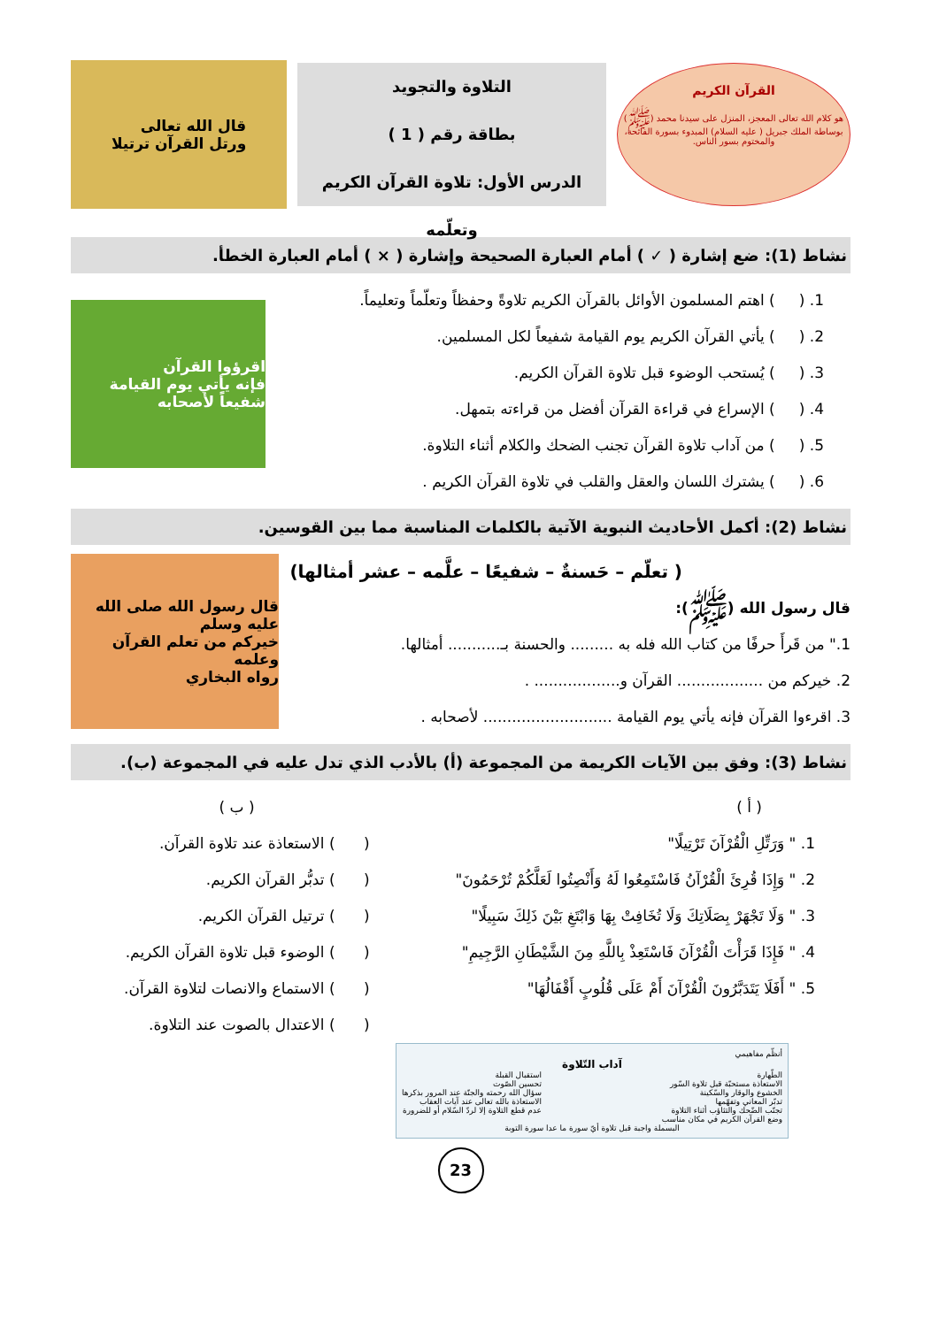القرآن الكريم
هو كلام الله تعالى المعجز، المنزل على سيدنا محمد (ﷺ) بوساطة الملك جبريل ( عليه السلام) المبدوء بسورة الفاتحة، والمختوم بسور الناس.
التلاوة والتجويد
بطاقة رقم ( 1 )
الدرس الأول: تلاوة القرآن الكريم وتعلّمه
قال الله تعالى
ورتل القرآن ترتيلا
نشاط (1): ضع إشارة ( ✓ ) أمام العبارة الصحيحة وإشارة ( × ) أمام العبارة الخطأ.
1. ( ) اهتم المسلمون الأوائل بالقرآن الكريم تلاوةً وحفظاً وتعلّماً وتعليماً.
2. ( ) يأتي القرآن الكريم يوم القيامة شفيعاً لكل المسلمين.
3. ( ) يُستحب الوضوء قبل تلاوة القرآن الكريم.
4. ( ) الإسراع في قراءة القرآن أفضل من قراءته بتمهل.
5. ( ) من آداب تلاوة القرآن تجنب الضحك والكلام أثناء التلاوة.
6. ( ) يشترك اللسان والعقل والقلب في تلاوة القرآن الكريم .
اقرؤوا القرآن
فإنه يأتي يوم القيامة شفيعاً لأصحابه
نشاط (2): أكمل الأحاديث النبوية الآتية بالكلمات المناسبة مما بين القوسين.
( تعلّم – حَسنةٌ – شفيعًا – علَّمه – عشر أمثالها)
قال رسول الله (ﷺ):
1." من قَرأَ حرفًا من كتاب الله فله به ......... والحسنة بـ........... أمثالها.
2. خيركم من .................. القرآن و.................. .
3. اقرءوا القرآن فإنه يأتي يوم القيامة ........................... لأصحابه .
قال رسول الله صلى الله عليه وسلم
خيركم من تعلم القرآن وعلمه
رواه البخاري
نشاط (3): وفق بين الآيات الكريمة من المجموعة (أ) بالأدب الذي تدل عليه في المجموعة (ب).
( أ )
1. " وَرَتِّلِ الْقُرْآنَ تَرْتِيلًا"
2. " وَإِذَا قُرِئَ الْقُرْآنُ فَاسْتَمِعُوا لَهُ وَأَنْصِتُوا لَعَلَّكُمْ تُرْحَمُونَ"
3. " وَلَا تَجْهَرْ بِصَلَاتِكَ وَلَا تُخَافِتْ بِهَا وَابْتَغِ بَيْنَ ذَلِكَ سَبِيلًا"
4. " فَإِذَا قَرَأْتَ الْقُرْآنَ فَاسْتَعِذْ بِاللَّهِ مِنَ الشَّيْطَانِ الرَّجِيمِ"
5. " أَفَلَا يَتَدَبَّرُونَ الْقُرْآنَ أَمْ عَلَى قُلُوبٍ أَقْفَالُهَا"
( ب )
( ) الاستعاذة عند تلاوة القرآن.
( ) تدبُّر القرآن الكريم.
( ) ترتيل القرآن الكريم.
( ) الوضوء قبل تلاوة القرآن الكريم.
( ) الاستماع والانصات لتلاوة القرآن.
( ) الاعتدال بالصوت عند التلاوة.
أنظّم مفاهيمي
آداب التّلاوة
الطّهارة
الاستعاذة مستحبّة قبل تلاوة السّور
الخشوع والوقار والسّكينة
تدبّر المعاني وتفهّمها
تجنّب الضّحك والتثاؤب أثناء التلاوة
وضع القرآن الكريم في مكان مناسب
استقبال القبلة
تحسين الصّوت
سؤال الله رحمته والجنّة عند المرور بذكرها
الاستعاذة بالله تعالى عند آيات العقاب
عدم قطع التلاوة إلا لردّ السّلام أو للضرورة
البسملة واجبة قبل تلاوة أيّ سورة ما عدا سورة التوبة
23